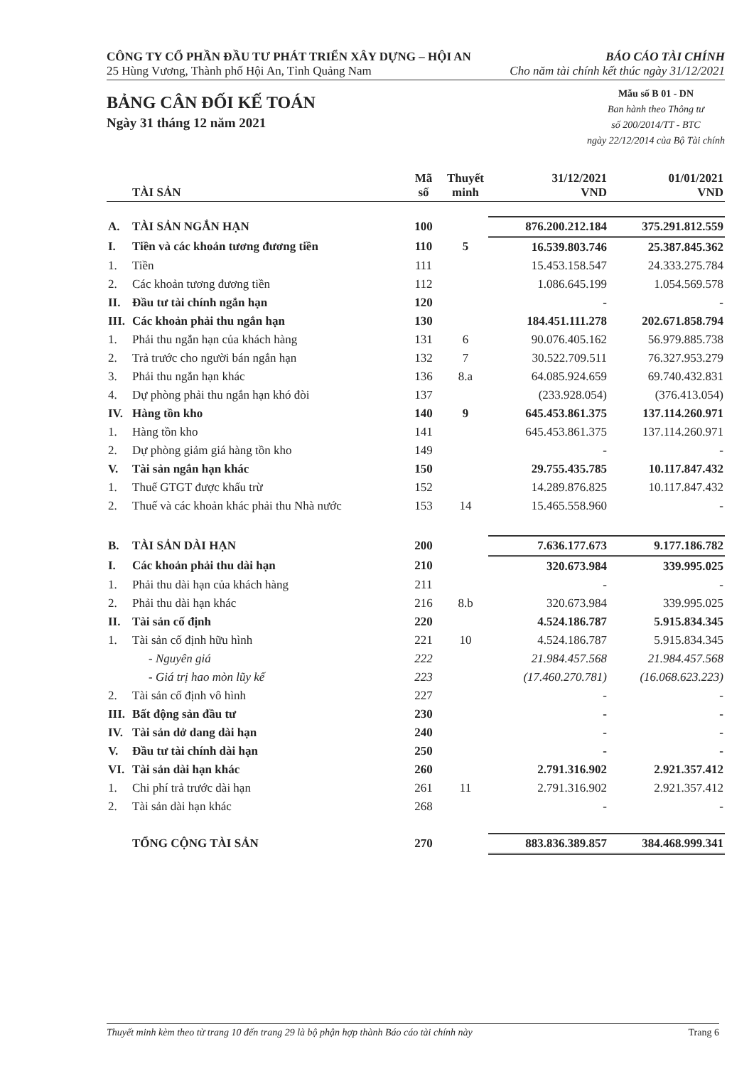CÔNG TY CỔ PHẦN ĐẦU TƯ PHÁT TRIỂN XÂY DỰNG – HỘI AN
25 Hùng Vương, Thành phố Hội An, Tỉnh Quảng Nam
BÁO CÁO TÀI CHÍNH
Cho năm tài chính kết thúc ngày 31/12/2021
BẢNG CÂN ĐỐI KẾ TOÁN
Ngày 31 tháng 12 năm 2021
Mẫu số B 01 - DN
Ban hành theo Thông tư
số 200/2014/TT - BTC
ngày 22/12/2014 của Bộ Tài chính
| | TÀI SẢN | Mã số | Thuyết minh | 31/12/2021 VND | 01/01/2021 VND |
| --- | --- | --- | --- | --- | --- |
| A. | TÀI SẢN NGẮN HẠN | 100 | | 876.200.212.184 | 375.291.812.559 |
| I. | Tiền và các khoản tương đương tiền | 110 | 5 | 16.539.803.746 | 25.387.845.362 |
| 1. | Tiền | 111 | | 15.453.158.547 | 24.333.275.784 |
| 2. | Các khoản tương đương tiền | 112 | | 1.086.645.199 | 1.054.569.578 |
| II. | Đầu tư tài chính ngắn hạn | 120 | | - | - |
| III. | Các khoản phải thu ngắn hạn | 130 | | 184.451.111.278 | 202.671.858.794 |
| 1. | Phải thu ngắn hạn của khách hàng | 131 | 6 | 90.076.405.162 | 56.979.885.738 |
| 2. | Trả trước cho người bán ngắn hạn | 132 | 7 | 30.522.709.511 | 76.327.953.279 |
| 3. | Phải thu ngắn hạn khác | 136 | 8.a | 64.085.924.659 | 69.740.432.831 |
| 4. | Dự phòng phải thu ngắn hạn khó đòi | 137 | | (233.928.054) | (376.413.054) |
| IV. | Hàng tồn kho | 140 | 9 | 645.453.861.375 | 137.114.260.971 |
| 1. | Hàng tồn kho | 141 | | 645.453.861.375 | 137.114.260.971 |
| 2. | Dự phòng giảm giá hàng tồn kho | 149 | | - | - |
| V. | Tài sản ngắn hạn khác | 150 | | 29.755.435.785 | 10.117.847.432 |
| 1. | Thuế GTGT được khấu trừ | 152 | | 14.289.876.825 | 10.117.847.432 |
| 2. | Thuế và các khoản khác phải thu Nhà nước | 153 | 14 | 15.465.558.960 | - |
| B. | TÀI SẢN DÀI HẠN | 200 | | 7.636.177.673 | 9.177.186.782 |
| I. | Các khoản phải thu dài hạn | 210 | | 320.673.984 | 339.995.025 |
| 1. | Phải thu dài hạn của khách hàng | 211 | | - | - |
| 2. | Phải thu dài hạn khác | 216 | 8.b | 320.673.984 | 339.995.025 |
| II. | Tài sản cố định | 220 | | 4.524.186.787 | 5.915.834.345 |
| 1. | Tài sản cố định hữu hình | 221 | 10 | 4.524.186.787 | 5.915.834.345 |
| | - Nguyên giá | 222 | | 21.984.457.568 | 21.984.457.568 |
| | - Giá trị hao mòn lũy kế | 223 | | (17.460.270.781) | (16.068.623.223) |
| 2. | Tài sản cố định vô hình | 227 | | - | - |
| III. | Bất động sản đầu tư | 230 | | - | - |
| IV. | Tài sản dở dang dài hạn | 240 | | - | - |
| V. | Đầu tư tài chính dài hạn | 250 | | - | - |
| VI. | Tài sản dài hạn khác | 260 | | 2.791.316.902 | 2.921.357.412 |
| 1. | Chi phí trả trước dài hạn | 261 | 11 | 2.791.316.902 | 2.921.357.412 |
| 2. | Tài sản dài hạn khác | 268 | | - | - |
| | TỔNG CỘNG TÀI SẢN | 270 | | 883.836.389.857 | 384.468.999.341 |
Thuyết minh kèm theo từ trang 10 đến trang 29 là bộ phận hợp thành Báo cáo tài chính này Trang 6